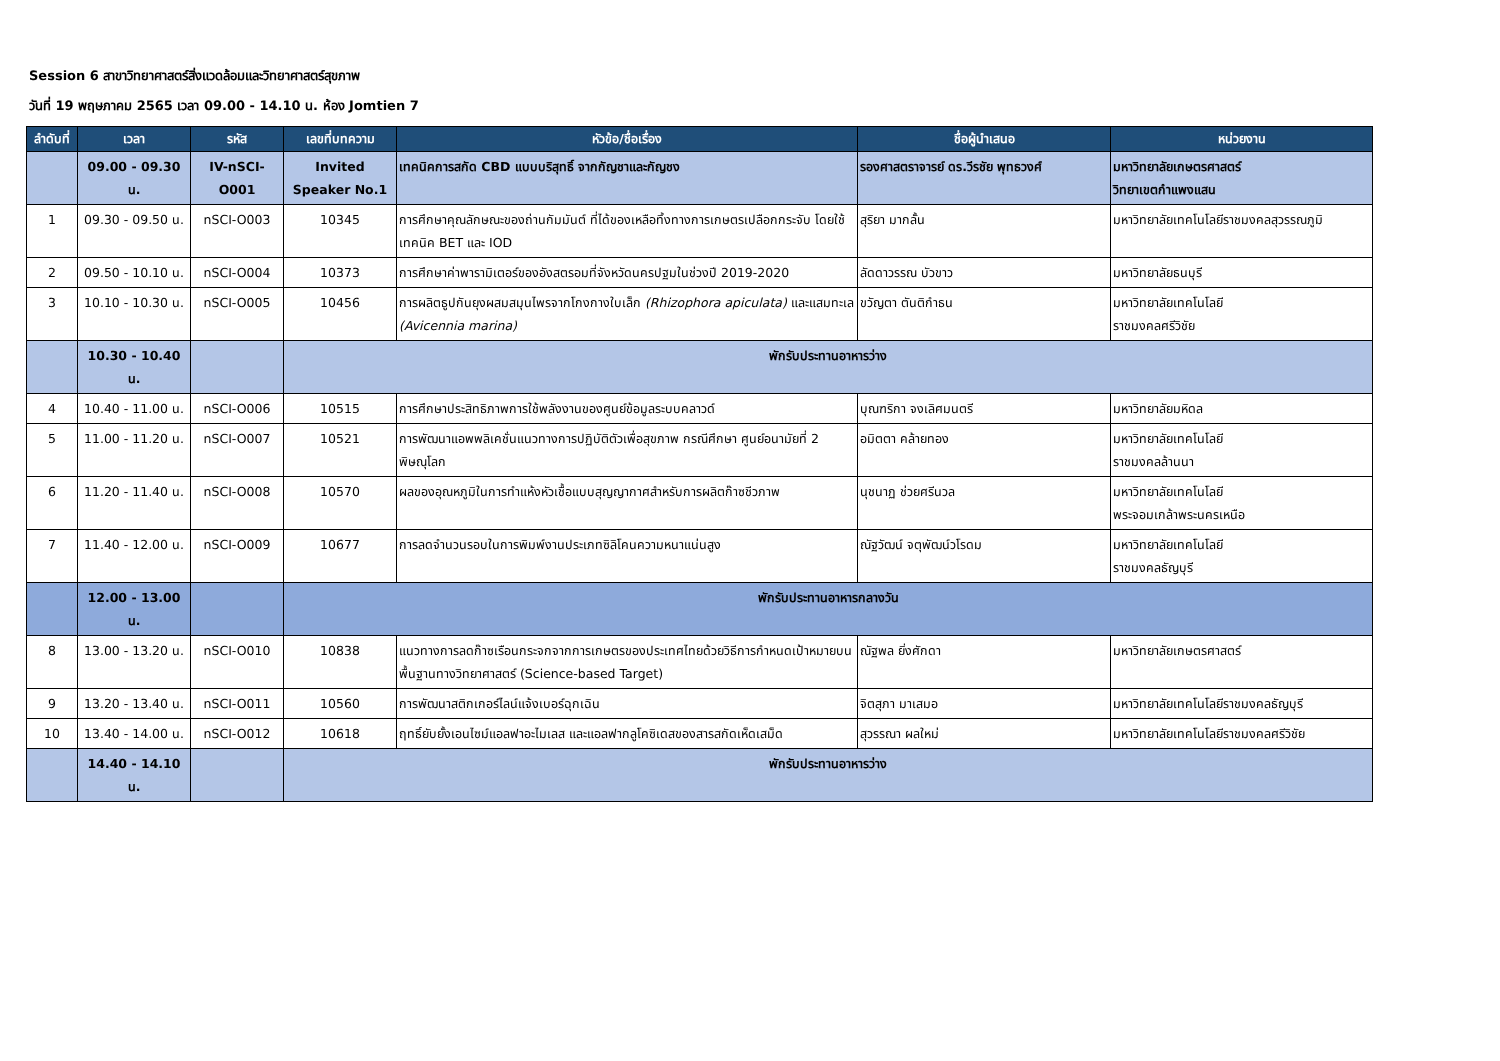Session 6 สาขาวิทยาศาสตร์สิ่งแวดล้อมและวิทยาศาสตร์สุขภาพ
วันที่ 19 พฤษภาคม 2565 เวลา 09.00 - 14.10 น. ห้อง Jomtien 7
| ลำดับที่ | เวลา | รหัส | เลขที่บทความ | หัวข้อ/ชื่อเรื่อง | ชื่อผู้นำเสนอ | หน่วยงาน |
| --- | --- | --- | --- | --- | --- | --- |
| | 09.00 - 09.30 น. | IV-nSCI-O001 | Invited Speaker No.1 | เทคนิคการสกัด CBD แบบบริสุทธิ์ จากกัญชาและกัญชง | รองศาสตราจารย์ ดร.วีรชัย พุทธวงศ์ | มหาวิทยาลัยเกษตรศาสตร์ วิทยาเขตกำแพงแสน |
| 1 | 09.30 - 09.50 น. | nSCI-O003 | 10345 | การศึกษาคุณลักษณะของถ่านกัมมันต์ ที่ได้ของเหลือทิ้งทางการเกษตรเปลือกกระจับ โดยใช้เทคนิค BET และ IOD | สุริยา มากลั้น | มหาวิทยาลัยเทคโนโลยีราชมงคลสุวรรณภูมิ |
| 2 | 09.50 - 10.10 น. | nSCI-O004 | 10373 | การศึกษาค่าพารามิเตอร์ของอังสตรอมที่จังหวัดนครปฐมในช่วงปี 2019-2020 | ลัดดาวรรณ บัวขาว | มหาวิทยาลัยธนบุรี |
| 3 | 10.10 - 10.30 น. | nSCI-O005 | 10456 | การผลิตธูปกันยุงผสมสมุนไพรจากโกงกางใบเล็ก (Rhizophora apiculata) และแสมทะเล (Avicennia marina) | ขวัญตา ตันติกำธน | มหาวิทยาลัยเทคโนโลยี ราชมงคลศรีวิชัย |
| | 10.30 - 10.40 น. | | พักรับประทานอาหารว่าง | | | |
| 4 | 10.40 - 11.00 น. | nSCI-O006 | 10515 | การศึกษาประสิทธิภาพการใช้พลังงานของศูนย์ข้อมูลระบบคลาวด์ | บุณฑริกา จงเลิศมนตรี | มหาวิทยาลัยมหิดล |
| 5 | 11.00 - 11.20 น. | nSCI-O007 | 10521 | การพัฒนาแอพพลิเคชั่นแนวทางการปฏิบัติตัวเพื่อสุขภาพ กรณีศึกษา ศูนย์อนามัยที่ 2 พิษณุโลก | อมิตตา คล้ายทอง | มหาวิทยาลัยเทคโนโลยี ราชมงคลล้านนา |
| 6 | 11.20 - 11.40 น. | nSCI-O008 | 10570 | ผลของอุณหภูมิในการทำแห้งหัวเชื้อแบบสุญญากาศสำหรับการผลิตก๊าซชีวภาพ | นุชนาฏ ช่วยศรีนวล | มหาวิทยาลัยเทคโนโลยี พระจอมเกล้าพระนครเหนือ |
| 7 | 11.40 - 12.00 น. | nSCI-O009 | 10677 | การลดจำนวนรอบในการพิมพ์งานประเภทซิลิโคนความหนาแน่นสูง | ณัฐวัฒน์ จตุพัฒน์วโรดม | มหาวิทยาลัยเทคโนโลยี ราชมงคลธัญบุรี |
| | 12.00 - 13.00 น. | | พักรับประทานอาหารกลางวัน | | | |
| 8 | 13.00 - 13.20 น. | nSCI-O010 | 10838 | แนวทางการลดก๊าซเรือนกระจกจากการเกษตรของประเทศไทยด้วยวิธีการกำหนดเป้าหมายบนพื้นฐานทางวิทยาศาสตร์ (Science-based Target) | ณัฐพล ยิ่งศักดา | มหาวิทยาลัยเกษตรศาสตร์ |
| 9 | 13.20 - 13.40 น. | nSCI-O011 | 10560 | การพัฒนาสติกเกอร์ไลน์แจ้งเบอร์ฉุกเฉิน | จิตสุภา มาเสมอ | มหาวิทยาลัยเทคโนโลยีราชมงคลธัญบุรี |
| 10 | 13.40 - 14.00 น. | nSCI-O012 | 10618 | ฤทธิ์ยับยั้งเอนไซม์แอลฟาอะไมเลส และแอลฟากลูโคซิเดสของสารสกัดเห็ดเสม็ด | สุวรรณา ผลใหม่ | มหาวิทยาลัยเทคโนโลยีราชมงคลศรีวิชัย |
| | 14.40 - 14.10 น. | | พักรับประทานอาหารว่าง | | | |